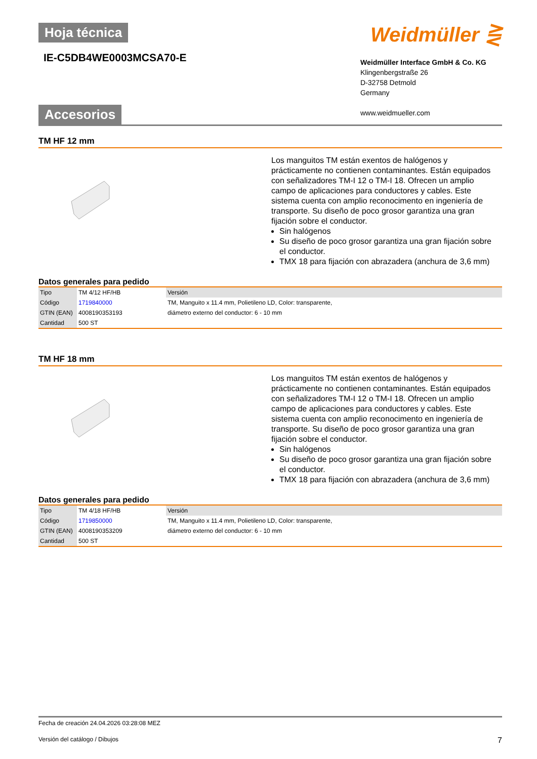Hoja técnica
IE-C5DB4WE0003MCSA70-E
Weidmüller ⋛
Weidmüller Interface GmbH & Co. KG
Klingenbergstraße 26
D-32758 Detmold
Germany
www.weidmueller.com
Accesorios
TM HF 12 mm
Los manguitos TM están exentos de halógenos y prácticamente no contienen contaminantes. Están equipados con señalizadores TM-I 12 o TM-I 18. Ofrecen un amplio campo de aplicaciones para conductores y cables. Este sistema cuenta con amplio reconocimento en ingeniería de transporte. Su diseño de poco grosor garantiza una gran fijación sobre el conductor.
Sin halógenos
Su diseño de poco grosor garantiza una gran fijación sobre el conductor.
TMX 18 para fijación con abrazadera (anchura de 3,6 mm)
Datos generales para pedido
| Tipo | TM 4/12 HF/HB | Versión |
| Código | 1719840000 | TM, Manguito x 11.4 mm, Polietileno LD, Color: transparente, |
| GTIN (EAN) | 4008190353193 | diámetro externo del conductor: 6 - 10 mm |
| Cantidad | 500 ST | |
TM HF 18 mm
Los manguitos TM están exentos de halógenos y prácticamente no contienen contaminantes. Están equipados con señalizadores TM-I 12 o TM-I 18. Ofrecen un amplio campo de aplicaciones para conductores y cables. Este sistema cuenta con amplio reconocimento en ingeniería de transporte. Su diseño de poco grosor garantiza una gran fijación sobre el conductor.
Sin halógenos
Su diseño de poco grosor garantiza una gran fijación sobre el conductor.
TMX 18 para fijación con abrazadera (anchura de 3,6 mm)
Datos generales para pedido
| Tipo | TM 4/18 HF/HB | Versión |
| Código | 1719850000 | TM, Manguito x 11.4 mm, Polietileno LD, Color: transparente, |
| GTIN (EAN) | 4008190353209 | diámetro externo del conductor: 6 - 10 mm |
| Cantidad | 500 ST | |
Fecha de creación 24.04.2026 03:28:08 MEZ
Versión del catálogo / Dibujos 7